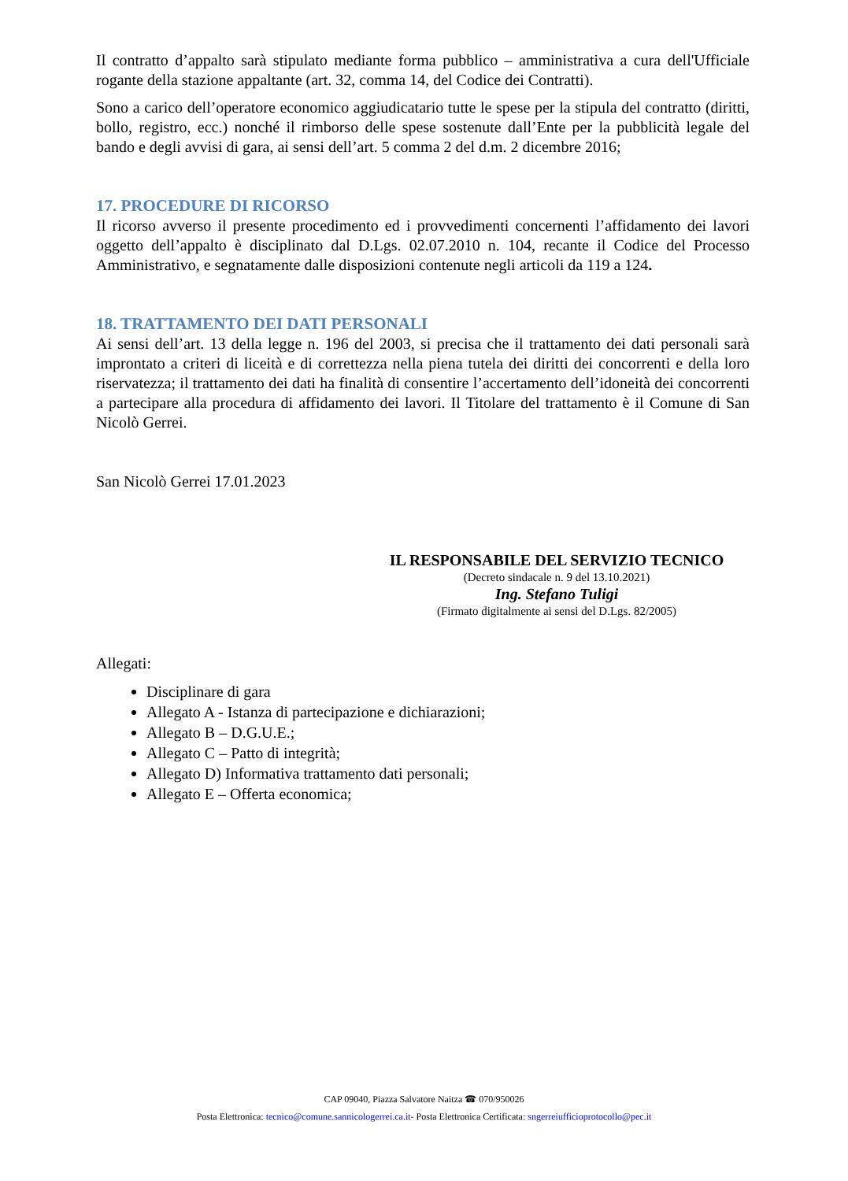Il contratto d’appalto sarà stipulato mediante forma pubblico – amministrativa a cura dell'Ufficiale rogante della stazione appaltante (art. 32, comma 14, del Codice dei Contratti).
Sono a carico dell’operatore economico aggiudicatario tutte le spese per la stipula del contratto (diritti, bollo, registro, ecc.) nonché il rimborso delle spese sostenute dall’Ente per la pubblicità legale del bando e degli avvisi di gara, ai sensi dell’art. 5 comma 2 del d.m. 2 dicembre 2016;
17. PROCEDURE DI RICORSO
Il ricorso avverso il presente procedimento ed i provvedimenti concernenti l’affidamento dei lavori oggetto dell’appalto è disciplinato dal D.Lgs. 02.07.2010 n. 104, recante il Codice del Processo Amministrativo, e segnatamente dalle disposizioni contenute negli articoli da 119 a 124.
18. TRATTAMENTO DEI DATI PERSONALI
Ai sensi dell’art. 13 della legge n. 196 del 2003, si precisa che il trattamento dei dati personali sarà improntato a criteri di liceità e di correttezza nella piena tutela dei diritti dei concorrenti e della loro riservatezza; il trattamento dei dati ha finalità di consentire l’accertamento dell’idoneità dei concorrenti a partecipare alla procedura di affidamento dei lavori. Il Titolare del trattamento è il Comune di San Nicolò Gerrei.
San Nicolò Gerrei 17.01.2023
IL RESPONSABILE DEL SERVIZIO TECNICO
(Decreto sindacale n. 9 del 13.10.2021)
Ing. Stefano Tuligi
(Firmato digitalmente ai sensi del D.Lgs. 82/2005)
Allegati:
Disciplinare di gara
Allegato A - Istanza di partecipazione e dichiarazioni;
Allegato B – D.G.U.E.;
Allegato C – Patto di integrità;
Allegato D) Informativa trattamento dati personali;
Allegato E – Offerta economica;
CAP 09040, Piazza Salvatore Naitza ☎ 070/950026
Posta Elettronica: tecnico@comune.sannicologerrei.ca.it- Posta Elettronica Certificata: sngerreiufficioprotocollo@pec.it